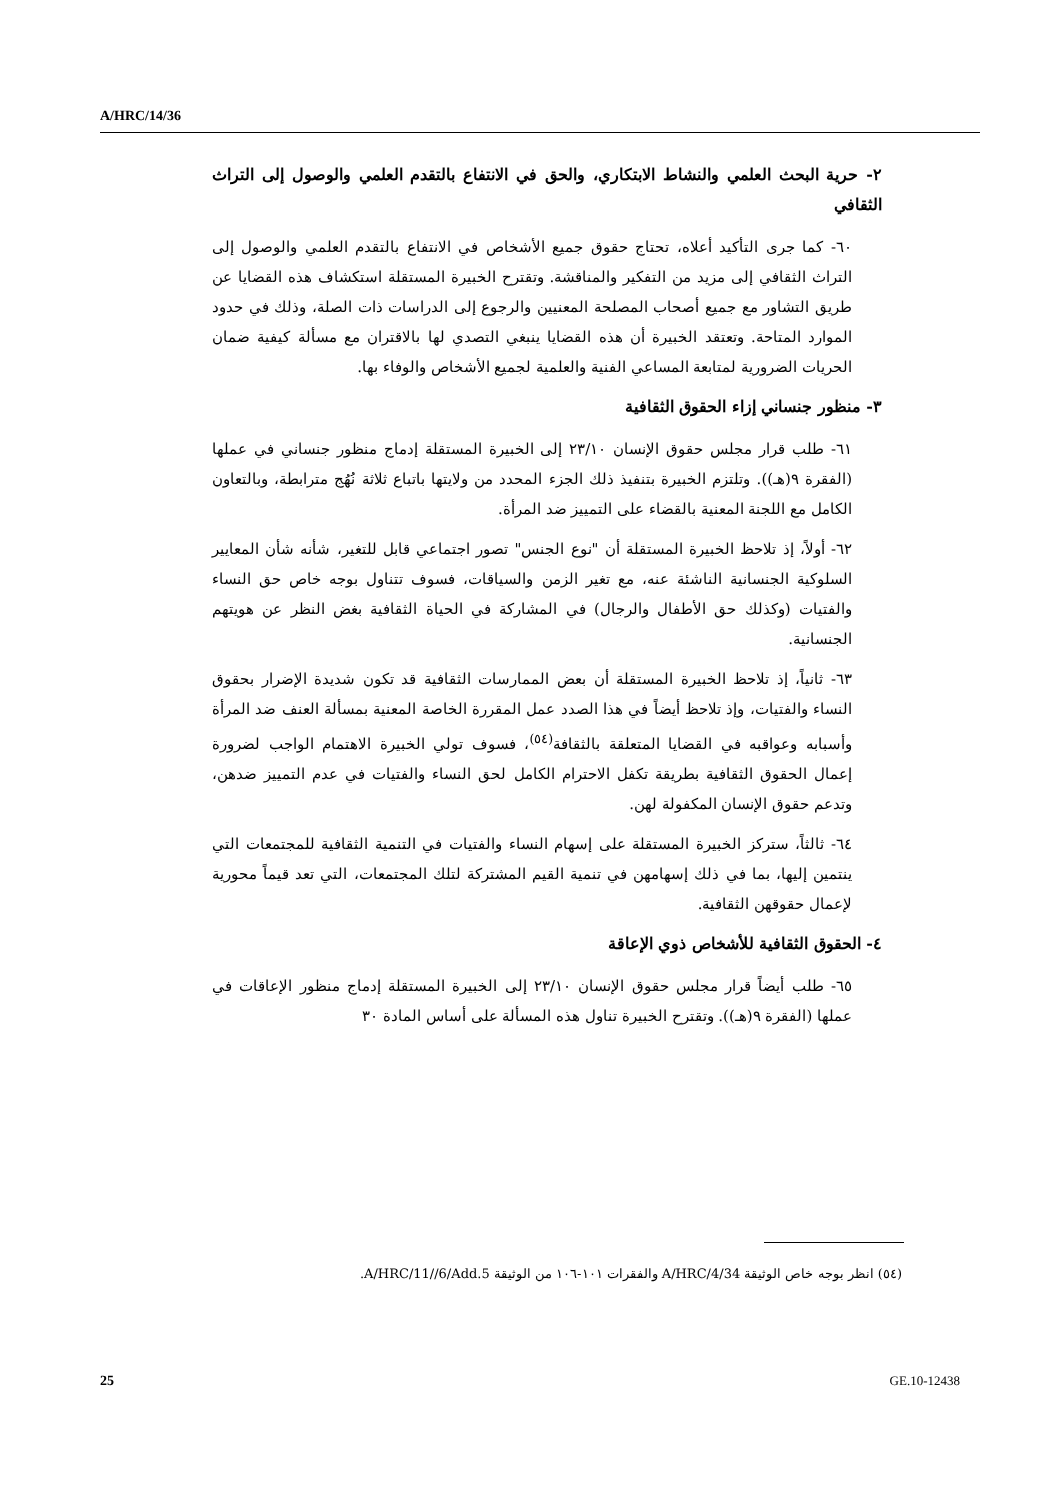A/HRC/14/36
٢- حرية البحث العلمي والنشاط الابتكاري، والحق في الانتفاع بالتقدم العلمي والوصول إلى التراث الثقافي
٦٠- كما جرى التأكيد أعلاه، تحتاج حقوق جميع الأشخاص في الانتفاع بالتقدم العلمي والوصول إلى التراث الثقافي إلى مزيد من التفكير والمناقشة. وتقترح الخبيرة المستقلة استكشاف هذه القضايا عن طريق التشاور مع جميع أصحاب المصلحة المعنيين والرجوع إلى الدراسات ذات الصلة، وذلك في حدود الموارد المتاحة. وتعتقد الخبيرة أن هذه القضايا ينبغي التصدي لها بالاقتران مع مسألة كيفية ضمان الحريات الضرورية لمتابعة المساعي الفنية والعلمية لجميع الأشخاص والوفاء بها.
٣- منظور جنساني إزاء الحقوق الثقافية
٦١- طلب قرار مجلس حقوق الإنسان ٢٣/١٠ إلى الخبيرة المستقلة إدماج منظور جنساني في عملها (الفقرة ٩(هـ)). وتلتزم الخبيرة بتنفيذ ذلك الجزء المحدد من ولايتها باتباع ثلاثة نُهُج مترابطة، وبالتعاون الكامل مع اللجنة المعنية بالقضاء على التمييز ضد المرأة.
٦٢- أولاً، إذ تلاحظ الخبيرة المستقلة أن "نوع الجنس" تصور اجتماعي قابل للتغير، شأنه شأن المعايير السلوكية الجنسانية الناشئة عنه، مع تغير الزمن والسياقات، فسوف تتناول بوجه خاص حق النساء والفتيات (وكذلك حق الأطفال والرجال) في المشاركة في الحياة الثقافية بغض النظر عن هويتهم الجنسانية.
٦٣- ثانياً، إذ تلاحظ الخبيرة المستقلة أن بعض الممارسات الثقافية قد تكون شديدة الإضرار بحقوق النساء والفتيات، وإذ تلاحظ أيضاً في هذا الصدد عمل المقررة الخاصة المعنية بمسألة العنف ضد المرأة وأسبابه وعواقبه في القضايا المتعلقة بالثقافة<sup>(٥٤)</sup>، فسوف تولي الخبيرة الاهتمام الواجب لضرورة إعمال الحقوق الثقافية بطريقة تكفل الاحترام الكامل لحق النساء والفتيات في عدم التمييز ضدهن، وتدعم حقوق الإنسان المكفولة لهن.
٦٤- ثالثاً، ستركز الخبيرة المستقلة على إسهام النساء والفتيات في التنمية الثقافية للمجتمعات التي ينتمين إليها، بما في ذلك إسهامهن في تنمية القيم المشتركة لتلك المجتمعات، التي تعد قيماً محورية لإعمال حقوقهن الثقافية.
٤- الحقوق الثقافية للأشخاص ذوي الإعاقة
٦٥- طلب أيضاً قرار مجلس حقوق الإنسان ٢٣/١٠ إلى الخبيرة المستقلة إدماج منظور الإعاقات في عملها (الفقرة ٩(هـ)). وتقترح الخبيرة تناول هذه المسألة على أساس المادة ٣٠
(٥٤) انظر بوجه خاص الوثيقة A/HRC/4/34 والفقرات ١٠١-١٠٦ من الوثيقة A/HRC/11//6/Add.5.
25 GE.10-12438